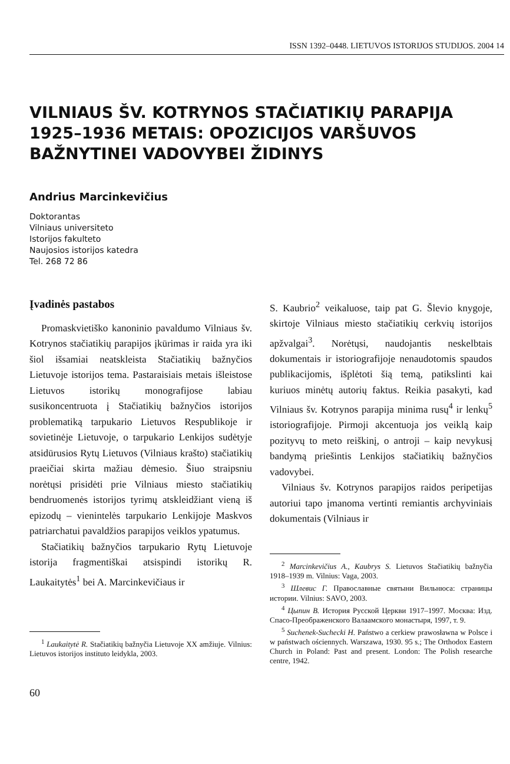ISSN 1392–0448. LIETUVOS ISTORIJOS STUDIJOS. 2004 14
VILNIAUS ŠV. KOTRYNOS STAČIATIKIŲ PARAPIJA 1925–1936 METAIS: OPOZICIJOS VARŠUVOS BAŽNYTINEI VADOVYBEI ŽIDINYS
Andrius Marcinkevičius
Doktorantas
Vilniaus universiteto
Istorijos fakulteto
Naujosios istorijos katedra
Tel. 268 72 86
Įvadinės pastabos
Promaskvietiško kanoninio pavaldumo Vilniaus šv. Kotrynos stačiatikių parapijos įkūrimas ir raida yra iki šiol išsamiai neatskleista Stačiatikių bažnyčios Lietuvoje istorijos tema. Pastaraisiais metais išleistose Lietuvos istorikų monografijose labiau susikoncentruota į Stačiatikių bažnyčios istorijos problematiką tarpukario Lietuvos Respublikoje ir sovietinėje Lietuvoje, o tarpukario Lenkijos sudėtyje atsidūrusios Rytų Lietuvos (Vilniaus krašto) stačiatikių praeičiai skirta mažiau dėmesio. Šiuo straipsniu norėtųsi prisidėti prie Vilniaus miesto stačiatikių bendruomenės istorijos tyrimų atskleidžiant vieną iš epizodų – vienintelės tarpukario Lenkijoje Maskvos patriarchatui pavaldžios parapijos veiklos ypatumus.
Stačiatikių bažnyčios tarpukario Rytų Lietuvoje istorija fragmentiškai atsispindi istorikų R. Laukaitytės<sup>1</sup> bei A. Marcinkevičiaus ir
<sup>1</sup> Laukaitytė R. Stačiatikių bažnyčia Lietuvoje XX amžiuje. Vilnius: Lietuvos istorijos instituto leidykla, 2003.
60
S. Kaubrio<sup>2</sup> veikaluose, taip pat G. Šlevio knygoje, skirtoje Vilniaus miesto stačiatikių cerkvių istorijos apžvalgai<sup>3</sup>. Norėtųsi, naudojantis neskelbtais dokumentais ir istoriografijoje nenaudotomis spaudos publikacijomis, išplėtoti šią temą, patikslinti kai kuriuos minėtų autorių faktus. Reikia pasakyti, kad Vilniaus šv. Kotrynos parapija minima rusų<sup>4</sup> ir lenkų<sup>5</sup> istoriografijoje. Pirmoji akcentuoja jos veiklą kaip pozityvų to meto reiškinį, o antroji – kaip nevykusį bandymą priešintis Lenkijos stačiatikių bažnyčios vadovybei.
Vilniaus šv. Kotrynos parapijos raidos peripetijas autoriui tapo įmanoma vertinti remiantis archyviniais dokumentais (Vilniaus ir
<sup>2</sup> Marcinkevičius A., Kaubrys S. Lietuvos Stačiatikių bažnyčia 1918–1939 m. Vilnius: Vaga, 2003.
<sup>3</sup> Шлевис Г. Православные святыни Вильнюса: страницы истории. Vilnius: SAVO, 2003.
<sup>4</sup> Цыпин В. История Русской Церкви 1917–1997. Москва: Изд. Спасо-Преображенского Валаамского монастыря, 1997, т. 9.
<sup>5</sup> Suchenek-Suchecki H. Państwo a cerkiew prawosławna w Polsce i w państwach ościennych. Warszawa, 1930. 95 s.; The Orthodox Eastern Church in Poland: Past and present. London: The Polish researche centre, 1942.